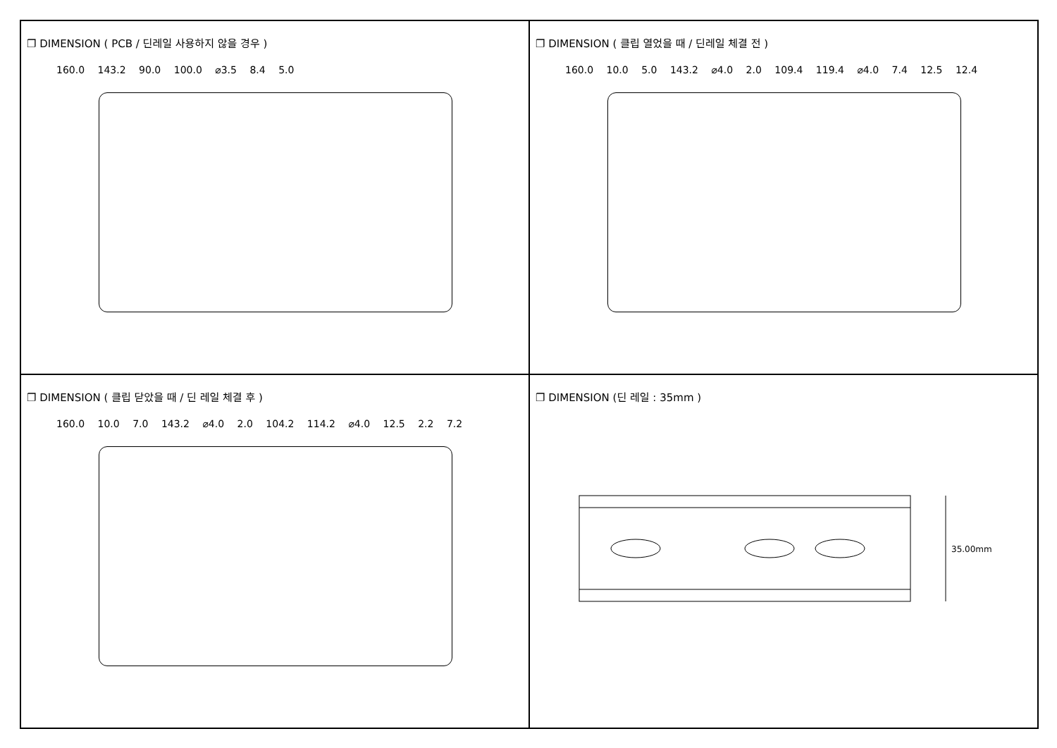| ❐ DIMENSION ( PCB / 딘레일 사용하지 않을 경우 ) 160.0 143.2 90.0 100.0 ⌀3.5 8.4 5.0 | ❐ DIMENSION ( 클립 열었을 때 / 딘레일 체결 전 ) 160.0 10.0 5.0 143.2 ⌀4.0 2.0 109.4 119.4 ⌀4.0 7.4 12.5 12.4 |
| ❐ DIMENSION ( 클립 닫았을 때 / 딘 레일 체결 후 ) 160.0 10.0 7.0 143.2 ⌀4.0 2.0 104.2 114.2 ⌀4.0 12.5 2.2 7.2 | ❐ DIMENSION (딘 레일 : 35mm ) 35.00mm |